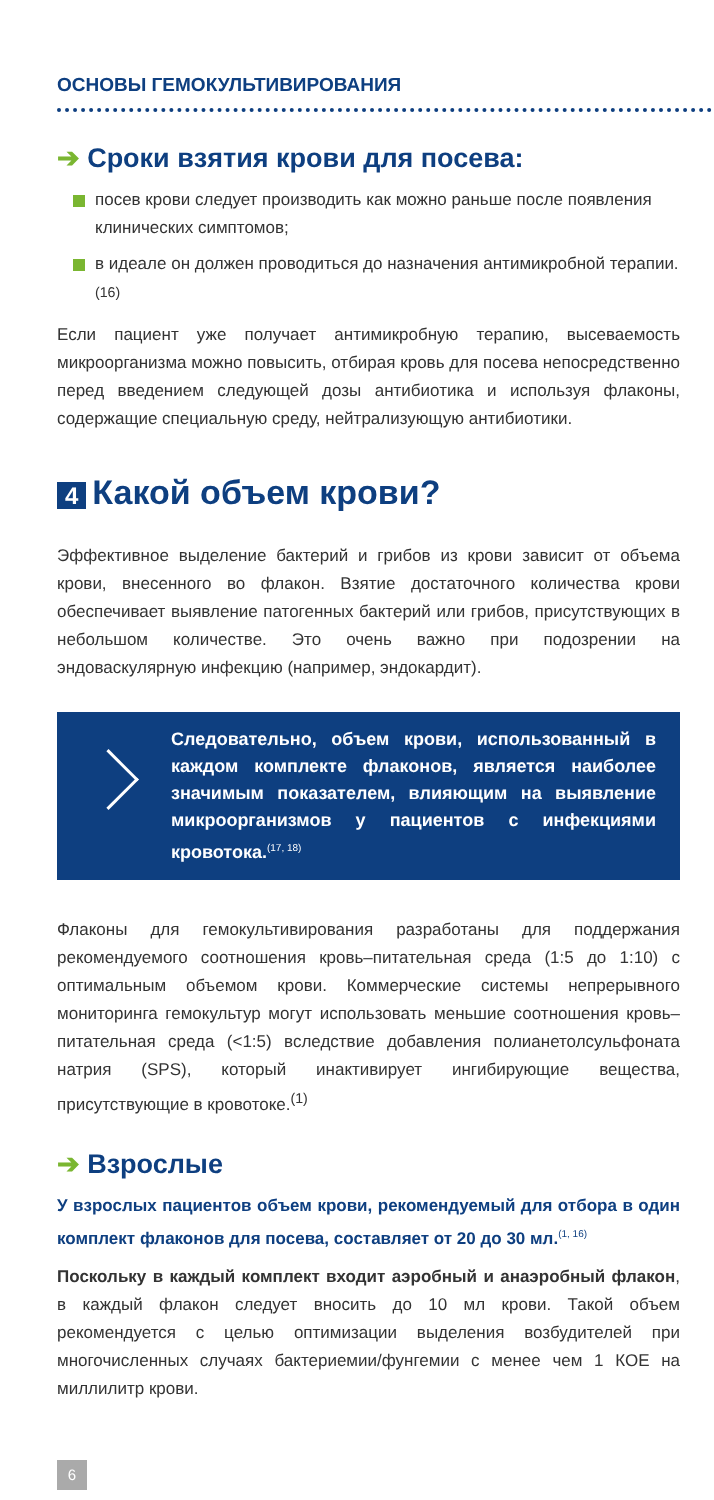ОСНОВЫ ГЕМОКУЛЬТИВИРОВАНИЯ
➔ Сроки взятия крови для посева:
посев крови следует производить как можно раньше после появления клинических симптомов;
в идеале он должен проводиться до назначения антимикробной терапии.<sup>(16)</sup>
Если пациент уже получает антимикробную терапию, высеваемость микроорганизма можно повысить, отбирая кровь для посева непосредственно перед введением следующей дозы антибиотика и используя флаконы, содержащие специальную среду, нейтрализующую антибиотики.
4 Какой объем крови?
Эффективное выделение бактерий и грибов из крови зависит от объема крови, внесенного во флакон. Взятие достаточного количества крови обеспечивает выявление патогенных бактерий или грибов, присутствующих в небольшом количестве. Это очень важно при подозрении на эндоваскулярную инфекцию (например, эндокардит).
Следовательно, объем крови, использованный в каждом комплекте флаконов, является наиболее значимым показателем, влияющим на выявление микроорганизмов у пациентов с инфекциями кровотока.<sup>(17, 18)</sup>
Флаконы для гемокультивирования разработаны для поддержания рекомендуемого соотношения кровь–питательная среда (1:5 до 1:10) с оптимальным объемом крови. Коммерческие системы непрерывного мониторинга гемокультур могут использовать меньшие соотношения кровь–питательная среда (<1:5) вследствие добавления полианетолсульфоната натрия (SPS), который инактивирует ингибирующие вещества, присутствующие в кровотоке.<sup>(1)</sup>
➔ Взрослые
У взрослых пациентов объем крови, рекомендуемый для отбора в один комплект флаконов для посева, составляет от 20 до 30 мл.<sup>(1, 16)</sup>
Поскольку в каждый комплект входит аэробный и анаэробный флакон, в каждый флакон следует вносить до 10 мл крови. Такой объем рекомендуется с целью оптимизации выделения возбудителей при многочисленных случаях бактериемии/фунгемии с менее чем 1 КОЕ на миллилитр крови.
6